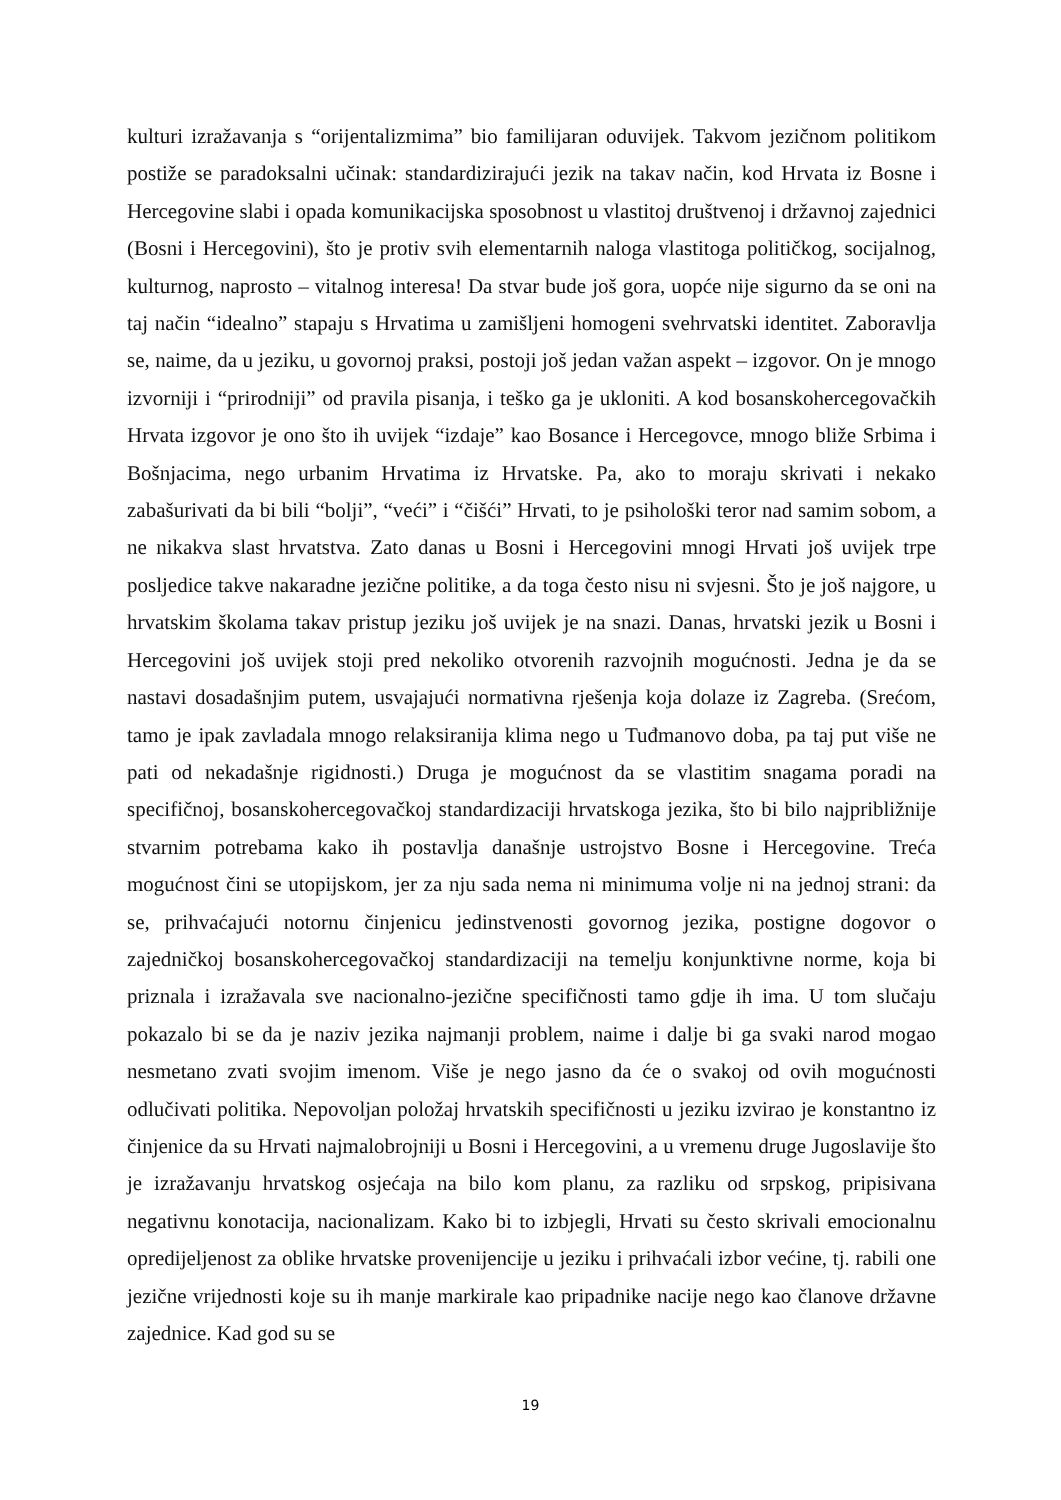kulturi izražavanja s “orijentalizmima” bio familijaran oduvijek. Takvom jezičnom politikom postiže se paradoksalni učinak: standardizirajući jezik na takav način, kod Hrvata iz Bosne i Hercegovine slabi i opada komunikacijska sposobnost u vlastitoj društvenoj i državnoj zajednici (Bosni i Hercegovini), što je protiv svih elementarnih naloga vlastitoga političkog, socijalnog, kulturnog, naprosto – vitalnog interesa! Da stvar bude još gora, uopće nije sigurno da se oni na taj način “idealno” stapaju s Hrvatima u zamišljeni homogeni svehrvatski identitet. Zaboravlja se, naime, da u jeziku, u govornoj praksi, postoji još jedan važan aspekt – izgovor. On je mnogo izvorniji i “prirodniji” od pravila pisanja, i teško ga je ukloniti. A kod bosanskohercegovačkih Hrvata izgovor je ono što ih uvijek “izdaje” kao Bosance i Hercegovce, mnogo bliže Srbima i Bošnjacima, nego urbanim Hrvatima iz Hrvatske. Pa, ako to moraju skrivati i nekako zabašurivati da bi bili “bolji”, “veći” i “čišći” Hrvati, to je psihološki teror nad samim sobom, a ne nikakva slast hrvatstva. Zato danas u Bosni i Hercegovini mnogi Hrvati još uvijek trpe posljedice takve nakaradne jezične politike, a da toga često nisu ni svjesni. Što je još najgore, u hrvatskim školama takav pristup jeziku još uvijek je na snazi. Danas, hrvatski jezik u Bosni i Hercegovini još uvijek stoji pred nekoliko otvorenih razvojnih mogućnosti. Jedna je da se nastavi dosadašnjim putem, usvajajući normativna rješenja koja dolaze iz Zagreba. (Srećom, tamo je ipak zavladala mnogo relaksiranija klima nego u Tuđmanovo doba, pa taj put više ne pati od nekadašnje rigidnosti.) Druga je mogućnost da se vlastitim snagama poradi na specifičnoj, bosanskohercegovačkoj standardizaciji hrvatskoga jezika, što bi bilo najpribližnije stvarnim potrebama kako ih postavlja današnje ustrojstvo Bosne i Hercegovine. Treća mogućnost čini se utopijskom, jer za nju sada nema ni minimuma volje ni na jednoj strani: da se, prihvaćajući notornu činjenicu jedinstvenosti govornog jezika, postigne dogovor o zajedničkoj bosanskohercegovačkoj standardizaciji na temelju konjunktivne norme, koja bi priznala i izražavala sve nacionalno-jezične specifičnosti tamo gdje ih ima. U tom slučaju pokazalo bi se da je naziv jezika najmanji problem, naime i dalje bi ga svaki narod mogao nesmetano zvati svojim imenom. Više je nego jasno da će o svakoj od ovih mogućnosti odlučivati politika. Nepovoljan položaj hrvatskih specifičnosti u jeziku izvirao je konstantno iz činjenice da su Hrvati najmalobrojniji u Bosni i Hercegovini, a u vremenu druge Jugoslavije što je izražavanju hrvatskog osjećaja na bilo kom planu, za razliku od srpskog, pripisivana negativnu konotacija, nacionalizam. Kako bi to izbjegli, Hrvati su često skrivali emocionalnu opredijeljenost za oblike hrvatske provenijencije u jeziku i prihvaćali izbor većine, tj. rabili one jezične vrijednosti koje su ih manje markirale kao pripadnike nacije nego kao članove državne zajednice. Kad god su se
19